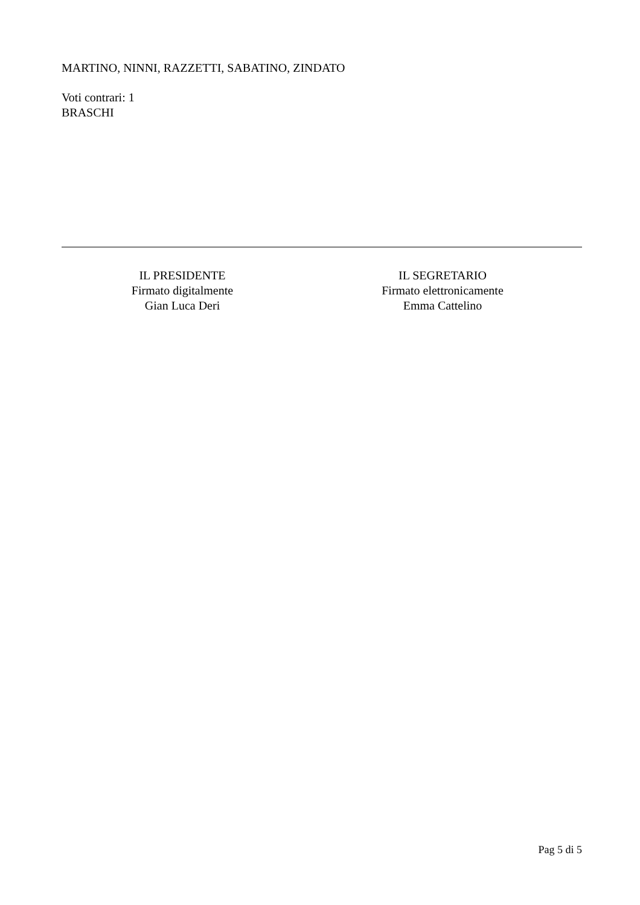MARTINO, NINNI, RAZZETTI, SABATINO, ZINDATO
Voti contrari: 1
BRASCHI
IL PRESIDENTE
Firmato digitalmente
Gian Luca Deri
IL SEGRETARIO
Firmato elettronicamente
Emma Cattelino
Pag 5 di 5